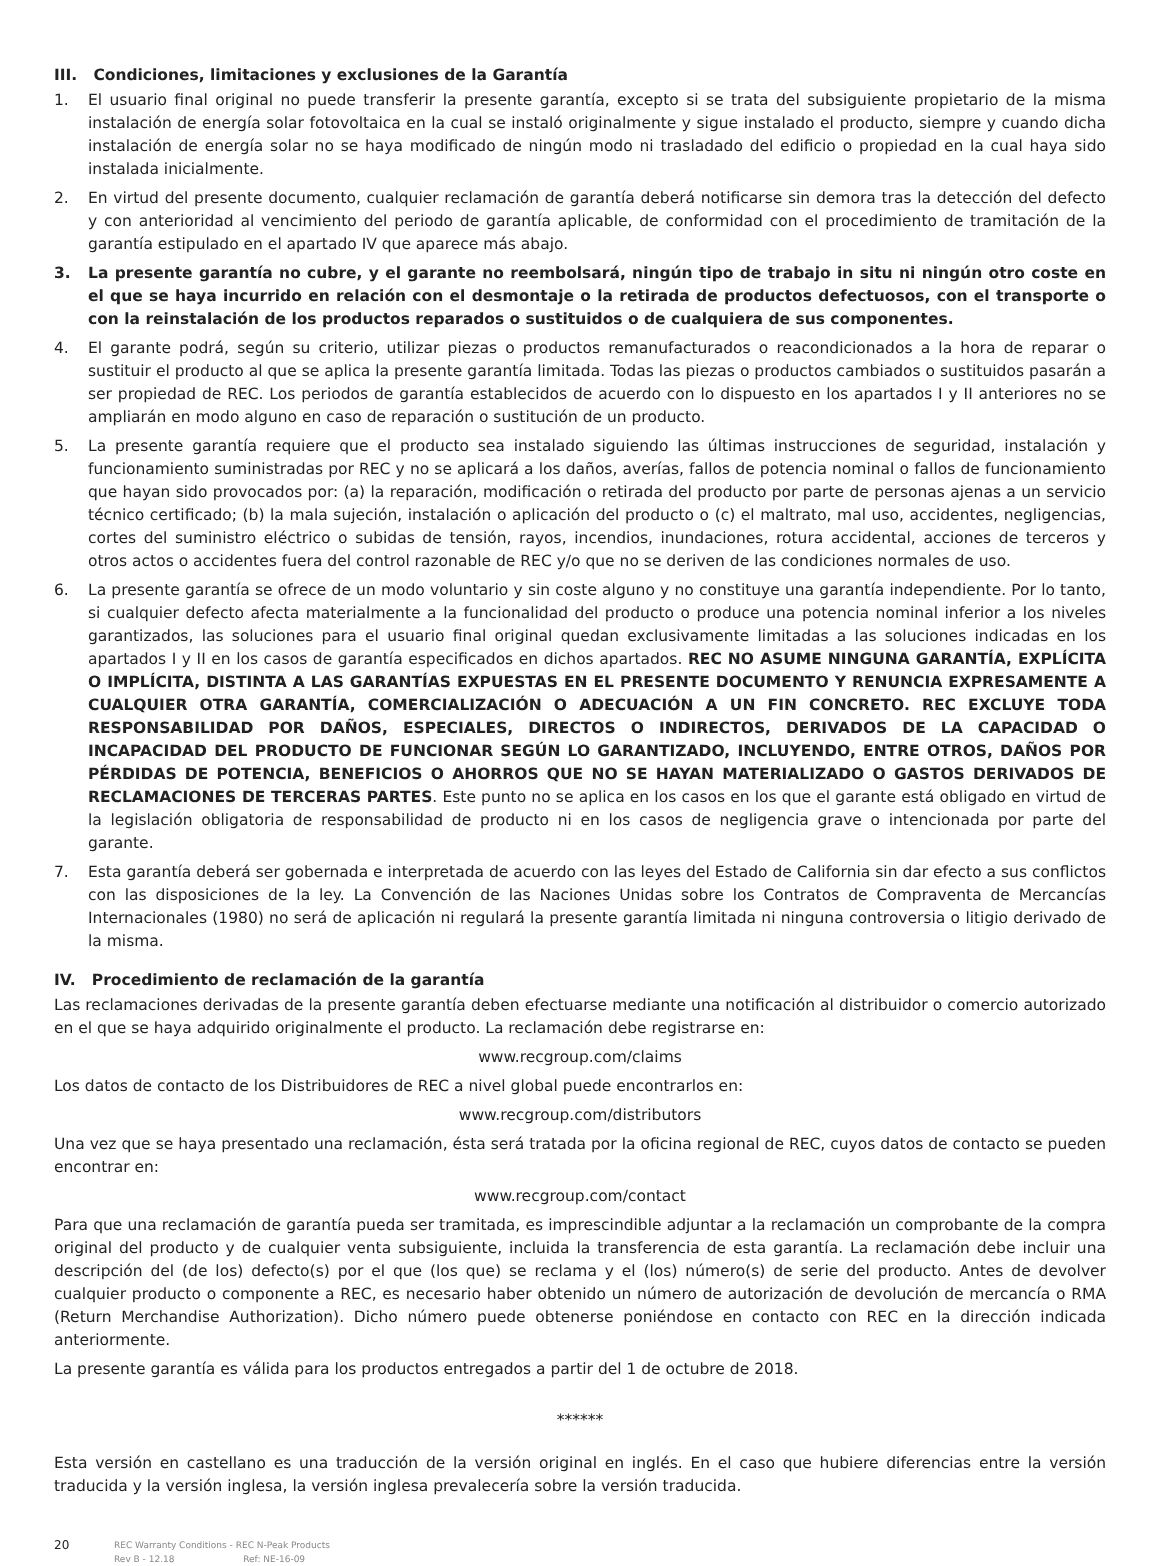III. Condiciones, limitaciones y exclusiones de la Garantía
1. El usuario final original no puede transferir la presente garantía, excepto si se trata del subsiguiente propietario de la misma instalación de energía solar fotovoltaica en la cual se instaló originalmente y sigue instalado el producto, siempre y cuando dicha instalación de energía solar no se haya modificado de ningún modo ni trasladado del edificio o propiedad en la cual haya sido instalada inicialmente.
2. En virtud del presente documento, cualquier reclamación de garantía deberá notificarse sin demora tras la detección del defecto y con anterioridad al vencimiento del periodo de garantía aplicable, de conformidad con el procedimiento de tramitación de la garantía estipulado en el apartado IV que aparece más abajo.
3. La presente garantía no cubre, y el garante no reembolsará, ningún tipo de trabajo in situ ni ningún otro coste en el que se haya incurrido en relación con el desmontaje o la retirada de productos defectuosos, con el transporte o con la reinstalación de los productos reparados o sustituidos o de cualquiera de sus componentes.
4. El garante podrá, según su criterio, utilizar piezas o productos remanufacturados o reacondicionados a la hora de reparar o sustituir el producto al que se aplica la presente garantía limitada. Todas las piezas o productos cambiados o sustituidos pasarán a ser propiedad de REC. Los periodos de garantía establecidos de acuerdo con lo dispuesto en los apartados I y II anteriores no se ampliarán en modo alguno en caso de reparación o sustitución de un producto.
5. La presente garantía requiere que el producto sea instalado siguiendo las últimas instrucciones de seguridad, instalación y funcionamiento suministradas por REC y no se aplicará a los daños, averías, fallos de potencia nominal o fallos de funcionamiento que hayan sido provocados por: (a) la reparación, modificación o retirada del producto por parte de personas ajenas a un servicio técnico certificado; (b) la mala sujeción, instalación o aplicación del producto o (c) el maltrato, mal uso, accidentes, negligencias, cortes del suministro eléctrico o subidas de tensión, rayos, incendios, inundaciones, rotura accidental, acciones de terceros y otros actos o accidentes fuera del control razonable de REC y/o que no se deriven de las condiciones normales de uso.
6. La presente garantía se ofrece de un modo voluntario y sin coste alguno y no constituye una garantía independiente. Por lo tanto, si cualquier defecto afecta materialmente a la funcionalidad del producto o produce una potencia nominal inferior a los niveles garantizados, las soluciones para el usuario final original quedan exclusivamente limitadas a las soluciones indicadas en los apartados I y II en los casos de garantía especificados en dichos apartados. REC NO ASUME NINGUNA GARANTÍA, EXPLÍCITA O IMPLÍCITA, DISTINTA A LAS GARANTÍAS EXPUESTAS EN EL PRESENTE DOCUMENTO Y RENUNCIA EXPRESAMENTE A CUALQUIER OTRA GARANTÍA, COMERCIALIZACIÓN O ADECUACIÓN A UN FIN CONCRETO. REC EXCLUYE TODA RESPONSABILIDAD POR DAÑOS, ESPECIALES, DIRECTOS O INDIRECTOS, DERIVADOS DE LA CAPACIDAD O INCAPACIDAD DEL PRODUCTO DE FUNCIONAR SEGÚN LO GARANTIZADO, INCLUYENDO, ENTRE OTROS, DAÑOS POR PÉRDIDAS DE POTENCIA, BENEFICIOS O AHORROS QUE NO SE HAYAN MATERIALIZADO O GASTOS DERIVADOS DE RECLAMACIONES DE TERCERAS PARTES. Este punto no se aplica en los casos en los que el garante está obligado en virtud de la legislación obligatoria de responsabilidad de producto ni en los casos de negligencia grave o intencionada por parte del garante.
7. Esta garantía deberá ser gobernada e interpretada de acuerdo con las leyes del Estado de California sin dar efecto a sus conflictos con las disposiciones de la ley. La Convención de las Naciones Unidas sobre los Contratos de Compraventa de Mercancías Internacionales (1980) no será de aplicación ni regulará la presente garantía limitada ni ninguna controversia o litigio derivado de la misma.
IV. Procedimiento de reclamación de la garantía
Las reclamaciones derivadas de la presente garantía deben efectuarse mediante una notificación al distribuidor o comercio autorizado en el que se haya adquirido originalmente el producto. La reclamación debe registrarse en:
www.recgroup.com/claims
Los datos de contacto de los Distribuidores de REC a nivel global puede encontrarlos en:
www.recgroup.com/distributors
Una vez que se haya presentado una reclamación, ésta será tratada por la oficina regional de REC, cuyos datos de contacto se pueden encontrar en:
www.recgroup.com/contact
Para que una reclamación de garantía pueda ser tramitada, es imprescindible adjuntar a la reclamación un comprobante de la compra original del producto y de cualquier venta subsiguiente, incluida la transferencia de esta garantía. La reclamación debe incluir una descripción del (de los) defecto(s) por el que (los que) se reclama y el (los) número(s) de serie del producto. Antes de devolver cualquier producto o componente a REC, es necesario haber obtenido un número de autorización de devolución de mercancía o RMA (Return Merchandise Authorization). Dicho número puede obtenerse poniéndose en contacto con REC en la dirección indicada anteriormente.
La presente garantía es válida para los productos entregados a partir del 1 de octubre de 2018.
******
Esta versión en castellano es una traducción de la versión original en inglés. En el caso que hubiere diferencias entre la versión traducida y la versión inglesa, la versión inglesa prevalecería sobre la versión traducida.
20
REC Warranty Conditions - REC N-Peak Products
Rev B - 12.18 Ref: NE-16-09